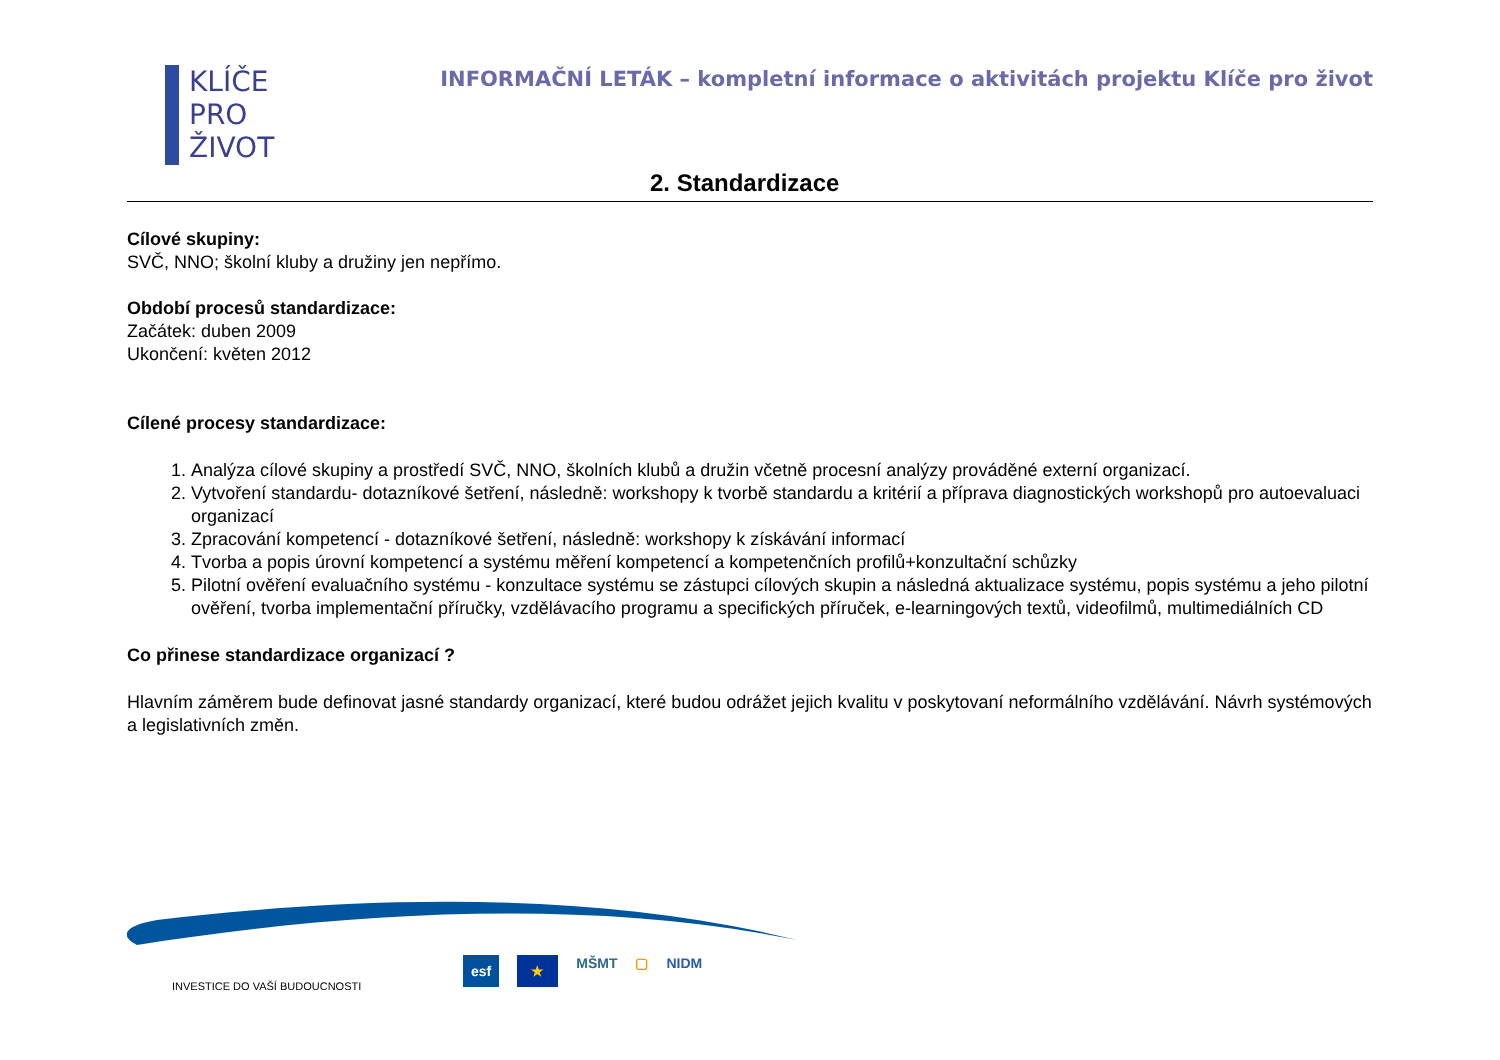KLÍČE
PRO
ŽIVOT
INFORMAČNÍ LETÁK – kompletní informace o aktivitách projektu Klíče pro život
2. Standardizace
Cílové skupiny:
SVČ, NNO; školní kluby a družiny jen nepřímo.
Období procesů standardizace:
Začátek: duben 2009
Ukončení: květen 2012
Cílené procesy standardizace:
1. Analýza cílové skupiny a prostředí SVČ, NNO, školních klubů a družin včetně procesní analýzy prováděné externí organizací.
2. Vytvoření standardu- dotazníkové šetření, následně: workshopy k tvorbě standardu a kritérií a příprava diagnostických workshopů pro autoevaluaci organizací
3. Zpracování kompetencí - dotazníkové šetření, následně: workshopy k získávání informací
4. Tvorba a popis úrovní kompetencí a systému měření kompetencí a kompetenčních profilů+konzultační schůzky
5. Pilotní ověření evaluačního systému - konzultace systému se zástupci cílových skupin a následná aktualizace systému, popis systému a jeho pilotní ověření, tvorba implementační příručky, vzdělávacího programu a specifických příruček, e-learningových textů, videofilmů, multimediálních CD
Co přinese standardizace organizací ?
Hlavním záměrem bude definovat jasné standardy organizací, které budou odrážet jejich kvalitu v poskytovaní neformálního vzdělávání. Návrh systémových a legislativních změn.
INVESTICE DO VAŠÍ BUDOUCNOSTI
esf ★ MŠMT ▢ NIDM